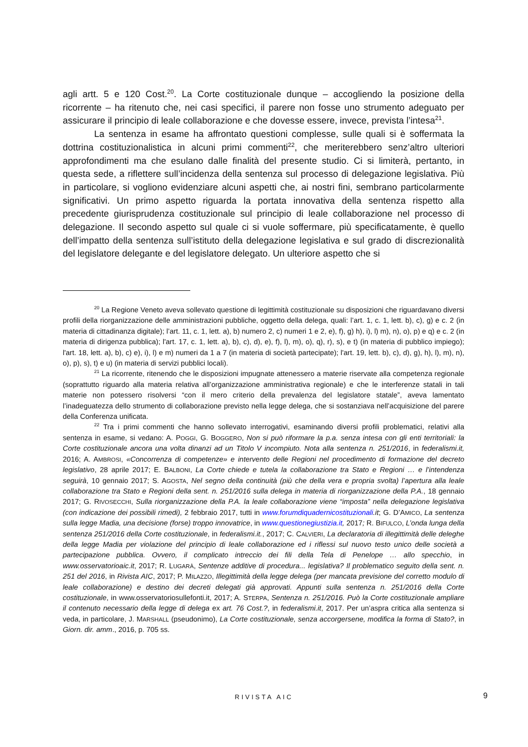agli artt. 5 e 120 Cost.<sup>20</sup>. La Corte costituzionale dunque – accogliendo la posizione della ricorrente – ha ritenuto che, nei casi specifici, il parere non fosse uno strumento adeguato per assicurare il principio di leale collaborazione e che dovesse essere, invece, prevista l’intesa<sup>21</sup>.
La sentenza in esame ha affrontato questioni complesse, sulle quali si è soffermata la dottrina costituzionalistica in alcuni primi commenti<sup>22</sup>, che meriterebbero senz’altro ulteriori approfondimenti ma che esulano dalle finalità del presente studio. Ci si limiterà, pertanto, in questa sede, a riflettere sull’incidenza della sentenza sul processo di delegazione legislativa. Più in particolare, si vogliono evidenziare alcuni aspetti che, ai nostri fini, sembrano particolarmente significativi. Un primo aspetto riguarda la portata innovativa della sentenza rispetto alla precedente giurisprudenza costituzionale sul principio di leale collaborazione nel processo di delegazione. Il secondo aspetto sul quale ci si vuole soffermare, più specificatamente, è quello dell’impatto della sentenza sull’istituto della delegazione legislativa e sul grado di discrezionalità del legislatore delegante e del legislatore delegato. Un ulteriore aspetto che si
<sup>20</sup> La Regione Veneto aveva sollevato questione di legittimità costituzionale su disposizioni che riguardavano diversi profili della riorganizzazione delle amministrazioni pubbliche, oggetto della delega, quali: l’art. 1, c. 1, lett. b), c), g) e c. 2 (in materia di cittadinanza digitale); l’art. 11, c. 1, lett. a), b) numero 2, c) numeri 1 e 2, e), f), g) h), i), l) m), n), o), p) e q) e c. 2 (in materia di dirigenza pubblica); l'art. 17, c. 1, lett. a), b), c), d), e), f), l), m), o), q), r), s), e t) (in materia di pubblico impiego); l'art. 18, lett. a), b), c) e), i), l) e m) numeri da 1 a 7 (in materia di società partecipate); l'art. 19, lett. b), c), d), g), h), l), m), n), o), p), s), t) e u) (in materia di servizi pubblici locali).
<sup>21</sup> La ricorrente, ritenendo che le disposizioni impugnate attenessero a materie riservate alla competenza regionale (soprattutto riguardo alla materia relativa all’organizzazione amministrativa regionale) e che le interferenze statali in tali materie non potessero risolversi “con il mero criterio della prevalenza del legislatore statale”, aveva lamentato l’inadeguatezza dello strumento di collaborazione previsto nella legge delega, che si sostanziava nell’acquisizione del parere della Conferenza unificata.
<sup>22</sup> Tra i primi commenti che hanno sollevato interrogativi, esaminando diversi profili problematici, relativi alla sentenza in esame, si vedano: A. POGGI, G. BOGGERO, Non si può riformare la p.a. senza intesa con gli enti territoriali: la Corte costituzionale ancora una volta dinanzi ad un Titolo V incompiuto. Nota alla sentenza n. 251/2016, in federalismi.it, 2016; A. AMBROSI, «Concorrenza di competenze» e intervento delle Regioni nel procedimento di formazione del decreto legislativo, 28 aprile 2017; E. BALBONI, La Corte chiede e tutela la collaborazione tra Stato e Regioni … e l’intendenza seguirà, 10 gennaio 2017; S. AGOSTA, Nel segno della continuità (più che della vera e propria svolta) l’apertura alla leale collaborazione tra Stato e Regioni della sent. n. 251/2016 sulla delega in materia di riorganizzazione della P.A., 18 gennaio 2017; G. RIVOSECCHI, Sulla riorganizzazione della P.A. la leale collaborazione viene “imposta” nella delegazione legislativa (con indicazione dei possibili rimedi), 2 febbraio 2017, tutti in www.forumdiquadernicostituzionali.it; G. D’AMICO, La sentenza sulla legge Madia, una decisione (forse) troppo innovatrice, in www.questionegiustizia.it, 2017; R. BIFULCO, L’onda lunga della sentenza 251/2016 della Corte costituzionale, in federalismi.it., 2017; C. CALVIERI, La declaratoria di illegittimità delle deleghe della legge Madia per violazione del principio di leale collaborazione ed i riflessi sul nuovo testo unico delle società a partecipazione pubblica. Ovvero, il complicato intreccio dei fili della Tela di Penelope … allo specchio, in www.osservatorioaic.it, 2017; R. LUGARÀ, Sentenze additive di procedura... legislativa? Il problematico seguito della sent. n. 251 del 2016, in Rivista AIC, 2017; P. MILAZZO, Illegittimità della legge delega (per mancata previsione del corretto modulo di leale collaborazione) e destino dei decreti delegati già approvati. Appunti sulla sentenza n. 251/2016 della Corte costituzionale, in www.osservatoriosullefonti.it, 2017; A. STERPA, Sentenza n. 251/2016. Può la Corte costituzionale ampliare il contenuto necessario della legge di delega ex art. 76 Cost.?, in federalismi.it, 2017. Per un’aspra critica alla sentenza si veda, in particolare, J. MARSHALL (pseudonimo), La Corte costituzionale, senza accorgersene, modifica la forma di Stato?, in Giorn. dir. amm., 2016, p. 705 ss.
RIVISTA AIC 9